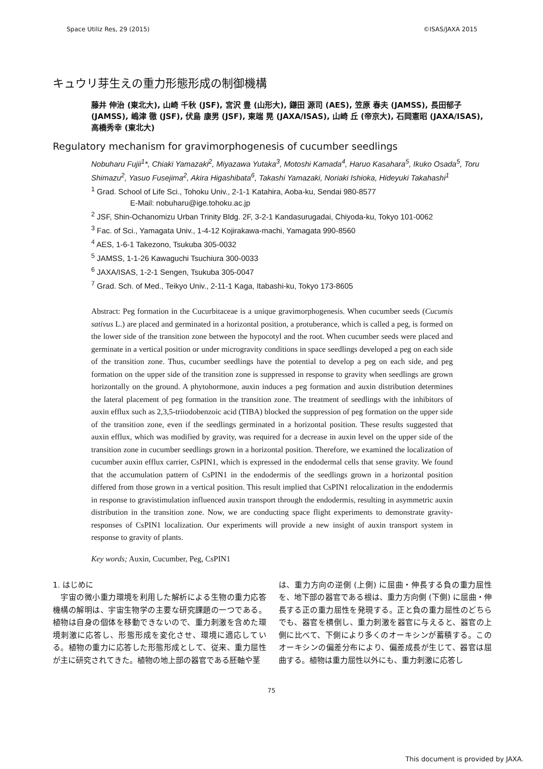Space Utiliz Res, 29 (2015) ©ISAS/JAXA 2015
キュウリ芽生えの重力形態形成の制御機構
藤井 伸治 (東北大), 山崎 千秋 (JSF), 宮沢 豊 (山形大), 鎌田 源司 (AES), 笠原 春夫 (JAMSS), 長田郁子 (JAMSS), 嶋津 徹 (JSF), 伏島 康男 (JSF), 東端 晃 (JAXA/ISAS), 山崎 丘 (帝京大), 石岡憲昭 (JAXA/ISAS), 高橋秀幸 (東北大)
Regulatory mechanism for gravimorphogenesis of cucumber seedlings
Nobuharu Fujii<sup>1</sup>*, Chiaki Yamazaki<sup>2</sup>, Miyazawa Yutaka<sup>3</sup>, Motoshi Kamada<sup>4</sup>, Haruo Kasahara<sup>5</sup>, Ikuko Osada<sup>5</sup>, Toru Shimazu<sup>2</sup>, Yasuo Fusejima<sup>2</sup>, Akira Higashibata<sup>6</sup>, Takashi Yamazaki, Noriaki Ishioka, Hideyuki Takahashi<sup>1</sup>
<sup>1</sup> Grad. School of Life Sci., Tohoku Univ., 2-1-1 Katahira, Aoba-ku, Sendai 980-8577
E-Mail: nobuharu@ige.tohoku.ac.jp
<sup>2</sup> JSF, Shin-Ochanomizu Urban Trinity Bldg. 2F, 3-2-1 Kandasurugadai, Chiyoda-ku, Tokyo 101-0062
<sup>3</sup> Fac. of Sci., Yamagata Univ., 1-4-12 Kojirakawa-machi, Yamagata 990-8560
<sup>4</sup> AES, 1-6-1 Takezono, Tsukuba 305-0032
<sup>5</sup> JAMSS, 1-1-26 Kawaguchi Tsuchiura 300-0033
<sup>6</sup> JAXA/ISAS, 1-2-1 Sengen, Tsukuba 305-0047
<sup>7</sup> Grad. Sch. of Med., Teikyo Univ., 2-11-1 Kaga, Itabashi-ku, Tokyo 173-8605
Abstract: Peg formation in the Cucurbitaceae is a unique gravimorphogenesis. When cucumber seeds (Cucumis sativus L.) are placed and germinated in a horizontal position, a protuberance, which is called a peg, is formed on the lower side of the transition zone between the hypocotyl and the root. When cucumber seeds were placed and germinate in a vertical position or under microgravity conditions in space seedlings developed a peg on each side of the transition zone. Thus, cucumber seedlings have the potential to develop a peg on each side, and peg formation on the upper side of the transition zone is suppressed in response to gravity when seedlings are grown horizontally on the ground. A phytohormone, auxin induces a peg formation and auxin distribution determines the lateral placement of peg formation in the transition zone. The treatment of seedlings with the inhibitors of auxin efflux such as 2,3,5-triiodobenzoic acid (TIBA) blocked the suppression of peg formation on the upper side of the transition zone, even if the seedlings germinated in a horizontal position. These results suggested that auxin efflux, which was modified by gravity, was required for a decrease in auxin level on the upper side of the transition zone in cucumber seedlings grown in a horizontal position. Therefore, we examined the localization of cucumber auxin efflux carrier, CsPIN1, which is expressed in the endodermal cells that sense gravity. We found that the accumulation pattern of CsPIN1 in the endodermis of the seedlings grown in a horizontal position differed from those grown in a vertical position. This result implied that CsPIN1 relocalization in the endodermis in response to gravistimulation influenced auxin transport through the endodermis, resulting in asymmetric auxin distribution in the transition zone. Now, we are conducting space flight experiments to demonstrate gravity-responses of CsPIN1 localization. Our experiments will provide a new insight of auxin transport system in response to gravity of plants.
Key words; Auxin, Cucumber, Peg, CsPIN1
1. はじめに
　宇宙の微小重力環境を利用した解析による生物の重力応答機構の解明は、宇宙生物学の主要な研究課題の一つである。植物は自身の個体を移動できないので、重力刺激を含めた環境刺激に応答し、形態形成を変化させ、環境に適応している。植物の重力に応答した形態形成として、従来、重力屈性が主に研究されてきた。植物の地上部の器官である胚軸や茎
は、重力方向の逆側 (上側) に屈曲・伸長する負の重力屈性を、地下部の器官である根は、重力方向側 (下側) に屈曲・伸長する正の重力屈性を発現する。正と負の重力屈性のどちらでも、器官を横倒し、重力刺激を器官に与えると、器官の上側に比べて、下側により多くのオーキシンが蓄積する。このオーキシンの偏差分布により、偏差成長が生じて、器官は屈曲する。植物は重力屈性以外にも、重力刺激に応答し
75
This document is provided by JAXA.